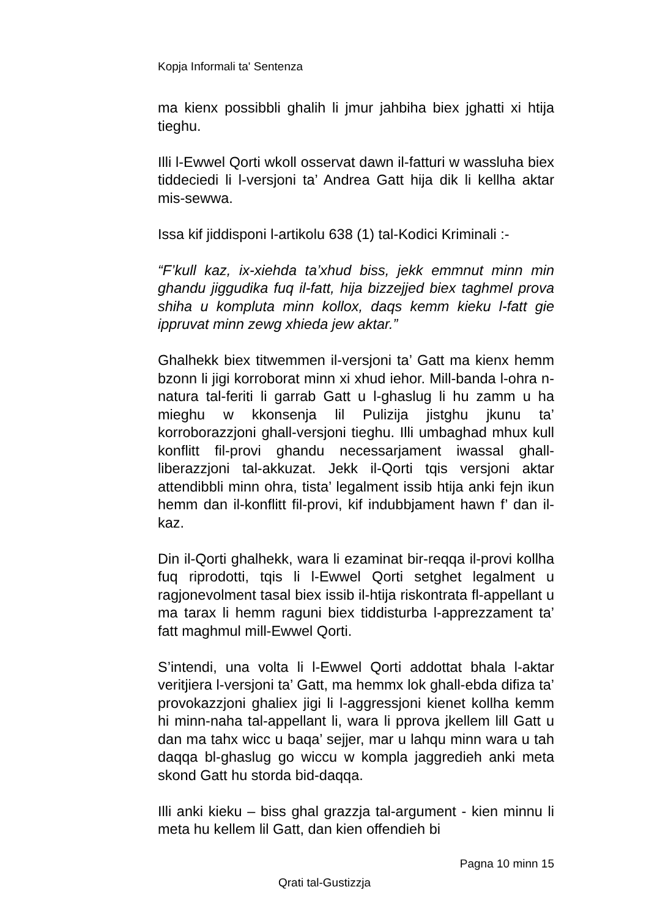Kopja Informali ta' Sentenza
ma kienx possibbli ghalih li jmur jahbiha biex jghatti xi htija tieghu.
Illi l-Ewwel Qorti wkoll osservat dawn il-fatturi w wassluha biex tiddeciedi li l-versjoni ta’ Andrea Gatt hija dik li kellha aktar mis-sewwa.
Issa kif jiddisponi l-artikolu 638 (1) tal-Kodici Kriminali :-
“F’kull kaz, ix-xiehda ta’xhud biss, jekk emmnut minn min ghandu jiggudika fuq il-fatt, hija bizzejjed biex taghmel prova shiha u kompluta minn kollox, daqs kemm kieku l-fatt gie ippruvat minn zewg xhieda jew aktar.”
Ghalhekk biex titwemmen il-versjoni ta’ Gatt ma kienx hemm bzonn li jigi korroborat minn xi xhud iehor. Mill-banda l-ohra n-natura tal-feriti li garrab Gatt u l-ghaslug li hu zamm u ha mieghu w kkonsenja lil Pulizija jistghu jkunu ta’ korroborazzjoni ghall-versjoni tieghu. Illi umbaghad mhux kull konflitt fil-provi ghandu necessarjament iwassal ghall-liberazzjoni tal-akkuzat. Jekk il-Qorti tqis versjoni aktar attendibbli minn ohra, tista’ legalment issib htija anki fejn ikun hemm dan il-konflitt fil-provi, kif indubbjament hawn f’ dan il-kaz.
Din il-Qorti ghalhekk, wara li ezaminat bir-reqqa il-provi kollha fuq riprodotti, tqis li l-Ewwel Qorti setghet legalment u ragjonevolment tasal biex issib il-htija riskontrata fl-appellant u ma tarax li hemm raguni biex tiddisturba l-apprezzament ta’ fatt maghmul mill-Ewwel Qorti.
S’intendi, una volta li l-Ewwel Qorti addottat bhala l-aktar veritjiera l-versjoni ta’ Gatt, ma hemmx lok ghall-ebda difiza ta’ provokazzjoni ghaliex jigi li l-aggressjoni kienet kollha kemm hi minn-naha tal-appellant li, wara li pprova jkellem lill Gatt u dan ma tahx wicc u baqa’ sejjer, mar u lahqu minn wara u tah daqqa bl-ghaslug go wiccu w kompla jaggredieh anki meta skond Gatt hu storda bid-daqqa.
Illi anki kieku – biss ghal grazzja tal-argument - kien minnu li meta hu kellem lil Gatt, dan kien offendieh bi
Pagna 10 minn 15
Qrati tal-Gustizzja